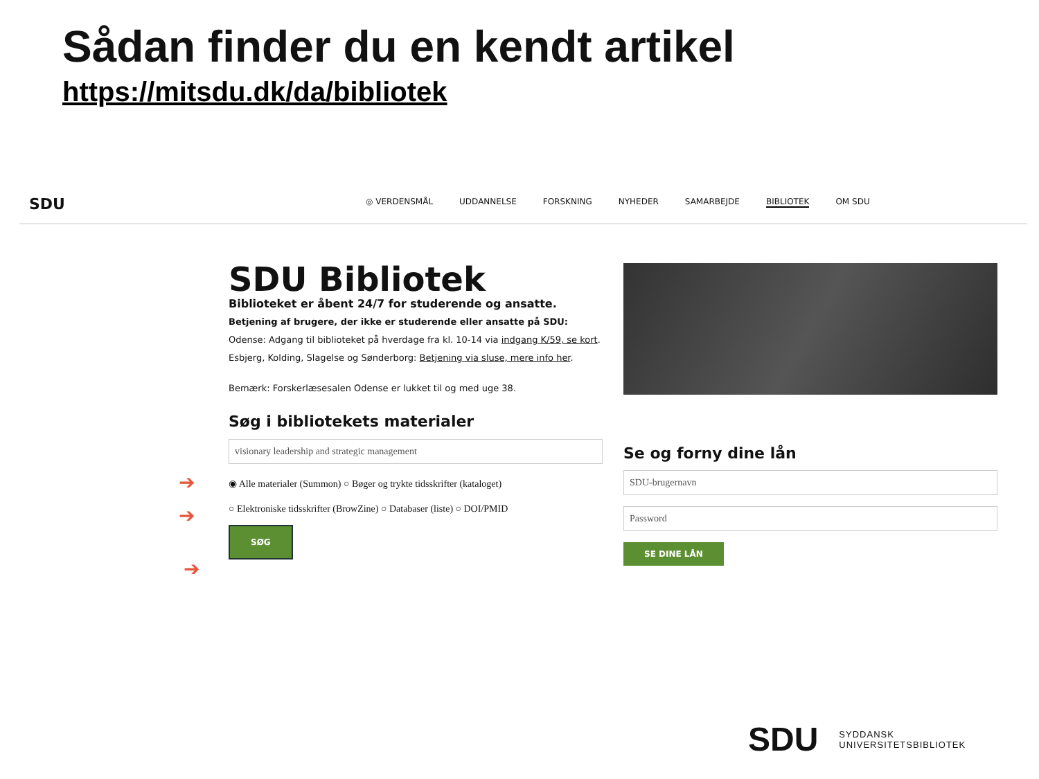Sådan finder du en kendt artikel
https://mitsdu.dk/da/bibliotek
SDU
◎ VERDENSMÅL UDDANNELSE FORSKNING NYHEDER SAMARBEJDE BIBLIOTEK OM SDU
SDU Bibliotek
Biblioteket er åbent 24/7 for studerende og ansatte.
Betjening af brugere, der ikke er studerende eller ansatte på SDU:
Odense: Adgang til biblioteket på hverdage fra kl. 10-14 via indgang K/59, se kort.
Esbjerg, Kolding, Slagelse og Sønderborg: Betjening via sluse, mere info her.
Bemærk: Forskerlæsesalen Odense er lukket til og med uge 38.
Søg i bibliotekets materialer
visionary leadership and strategic management
◉ Alle materialer (Summon) ○ Bøger og trykte tidsskrifter (kataloget)
○ Elektroniske tidsskrifter (BrowZine) ○ Databaser (liste) ○ DOI/PMID
SØG
Se og forny dine lån
SDU-brugernavn
Password
SE DINE LÅN
➔
➔
➔
SDU SYDDANSK
UNIVERSITETSBIBLIOTEK